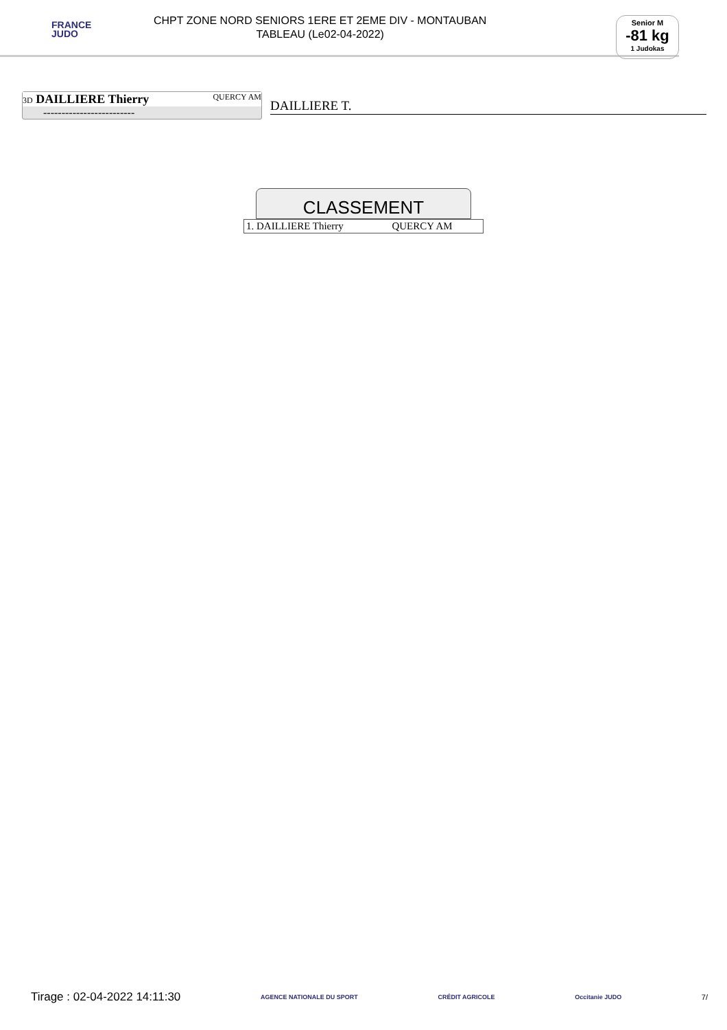FRANCE
JUDO
CHPT ZONE NORD SENIORS 1ERE ET 2EME DIV - MONTAUBAN
TABLEAU (Le02-04-2022)
Senior M
-81 kg
1 Judokas
3D DAILLIERE Thierry QUERCY AM
-------------------------
DAILLIERE T.
CLASSEMENT
| 1. DAILLIERE Thierry | QUERCY AM |
Tirage : 02-04-2022 14:11:30 AGENCE NATIONALE DU SPORT CRÉDIT AGRICOLE Occitanie JUDO 7/